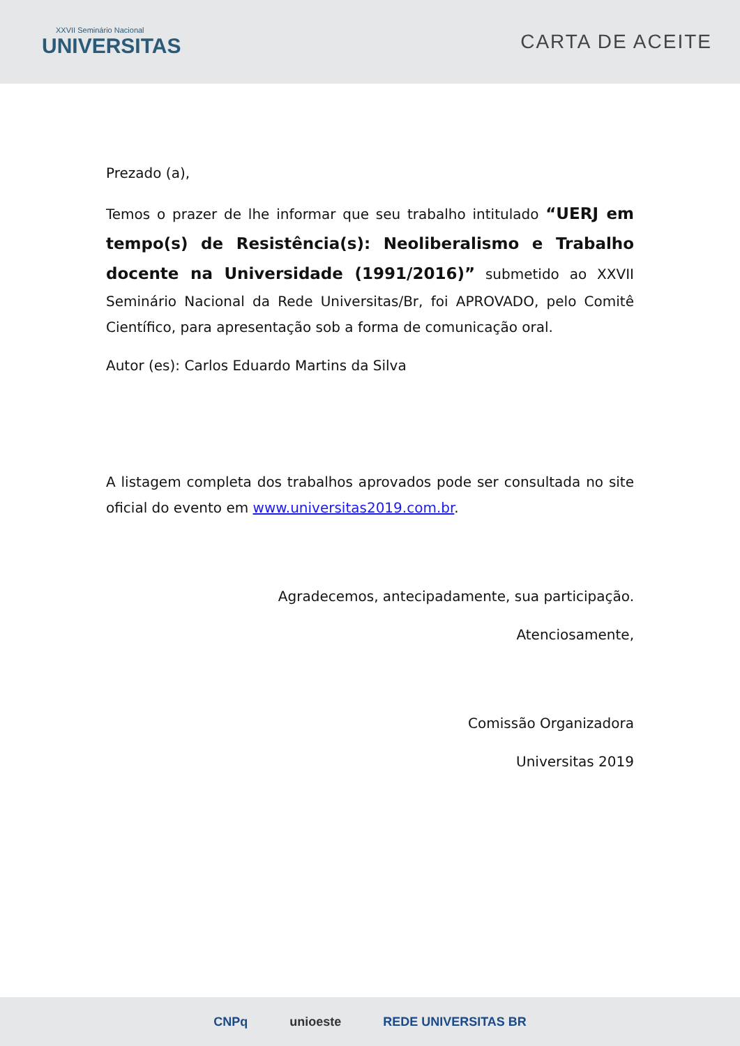XXVII Seminário Nacional
UNIVERSITAS
CARTA DE ACEITE
Prezado (a),
Temos o prazer de lhe informar que seu trabalho intitulado “UERJ em tempo(s) de Resistência(s): Neoliberalismo e Trabalho docente na Universidade (1991/2016)” submetido ao XXVII Seminário Nacional da Rede Universitas/Br, foi APROVADO, pelo Comitê Científico, para apresentação sob a forma de comunicação oral.
Autor (es): Carlos Eduardo Martins da Silva
A listagem completa dos trabalhos aprovados pode ser consultada no site oficial do evento em www.universitas2019.com.br.
Agradecemos, antecipadamente, sua participação.
Atenciosamente,
Comissão Organizadora
Universitas 2019
CNPq unioeste REDE UNIVERSITAS BR